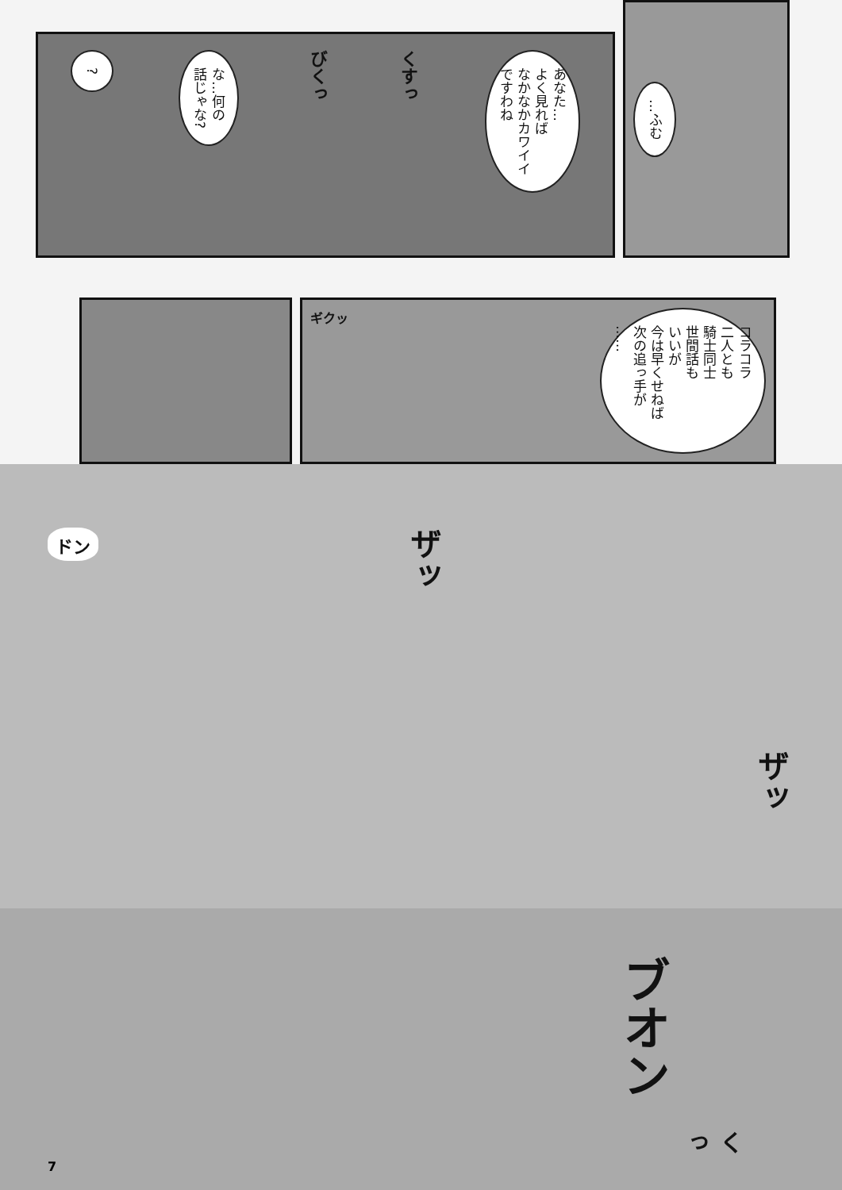?
な…何の
話じゃな?
びくっ
くすっ
あなた…
よく見れば
なかなかカワイイ
ですわね
…ふむ
ギクッ
コラコラ
二人とも
騎士同士
世間話も
いいが
今は早くせねば
次の追っ手が
……
ドン
ザッ
ザッ
ブオン
くっ
7